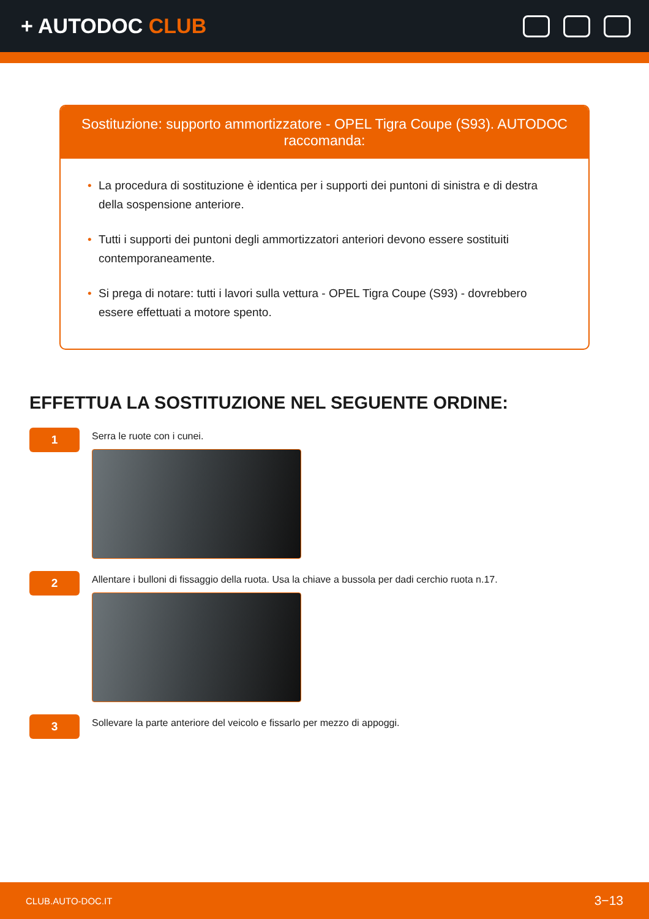+ AUTODOC CLUB
Sostituzione: supporto ammortizzatore - OPEL Tigra Coupe (S93). AUTODOC raccomanda:
• La procedura di sostituzione è identica per i supporti dei puntoni di sinistra e di destra della sospensione anteriore.
• Tutti i supporti dei puntoni degli ammortizzatori anteriori devono essere sostituiti contemporaneamente.
• Si prega di notare: tutti i lavori sulla vettura - OPEL Tigra Coupe (S93) - dovrebbero essere effettuati a motore spento.
EFFETTUA LA SOSTITUZIONE NEL SEGUENTE ORDINE:
1
Serra le ruote con i cunei.
2
Allentare i bulloni di fissaggio della ruota. Usa la chiave a bussola per dadi cerchio ruota n.17.
3
Sollevare la parte anteriore del veicolo e fissarlo per mezzo di appoggi.
CLUB.AUTO-DOC.IT 3−13